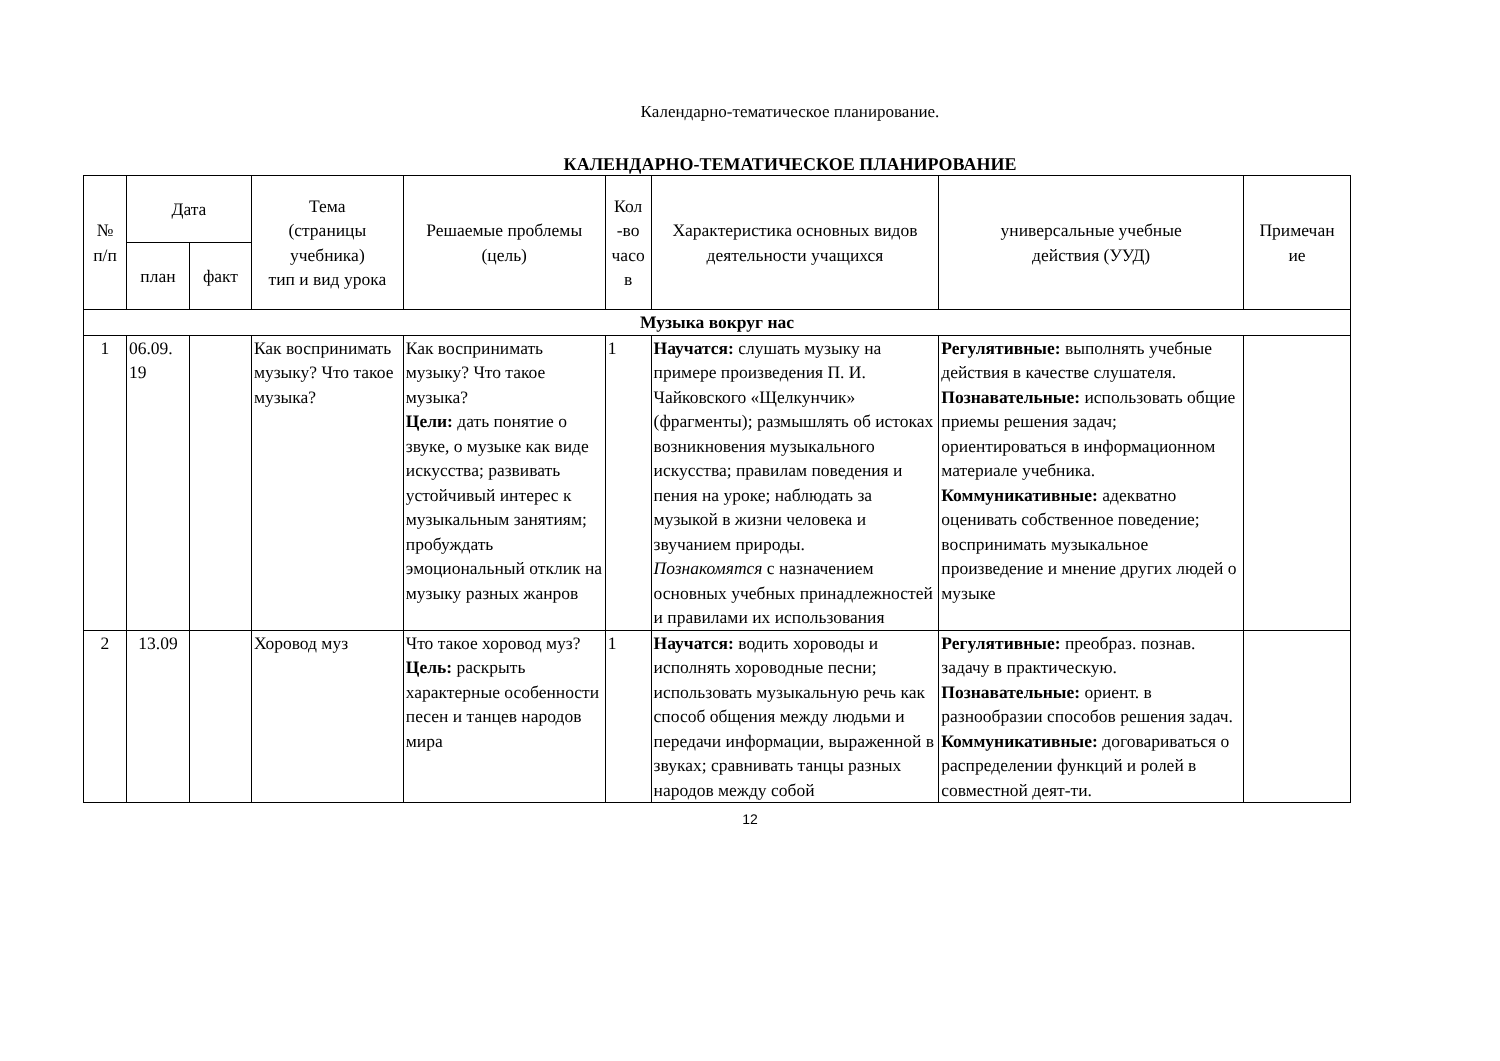Календарно-тематическое планирование.
КАЛЕНДАРНО-ТЕМАТИЧЕСКОЕ ПЛАНИРОВАНИЕ
| № п/п | Дата | | Тема (страницы учебника) тип и вид урока | Решаемые проблемы (цель) | Кол -во часо в | Характеристика основных видов деятельности учащихся | универсальные учебные действия (УУД) | Примечан ие |
| --- | --- | --- | --- | --- | --- | --- | --- | --- |
| | план | факт | | | | | | |
| Музыка вокруг нас | | | | | | | | |
| 1 | 06.09. 19 | | Как воспринимать музыку? Что такое музыка? | Как воспринимать музыку? Что такое музыка? Цели: дать понятие о звуке, о музыке как виде искусства; развивать устойчивый интерес к музыкальным занятиям; пробуждать эмоциональный отклик на музыку разных жанров | 1 | Научатся: слушать музыку на примере произведения П. И. Чайковского «Щелкунчик» (фрагменты); размышлять об истоках возникновения музыкального искусства; правилам поведения и пения на уроке; наблюдать за музыкой в жизни человека и звучанием природы. Познакомятся с назначением основных учебных принадлежностей и правилами их использования | Регулятивные: выполнять учебные действия в качестве слушателя. Познавательные: использовать общие приемы решения задач; ориентироваться в информационном материале учебника. Коммуникативные: адекватно оценивать собственное поведение; воспринимать музыкальное произведение и мнение других людей о музыке | |
| 2 | 13.09 | | Хоровод муз | Что такое хоровод муз? Цель: раскрыть характерные особенности песен и танцев народов мира | 1 | Научатся: водить хороводы и исполнять хороводные песни; использовать музыкальную речь как способ общения между людьми и передачи информации, выраженной в звуках; сравнивать танцы разных народов между собой | Регулятивные: преобраз. познав. задачу в практическую. Познавательные: ориент. в разнообразии способов решения задач. Коммуникативные: договариваться о распределении функций и ролей в совместной деят-ти. | |
12